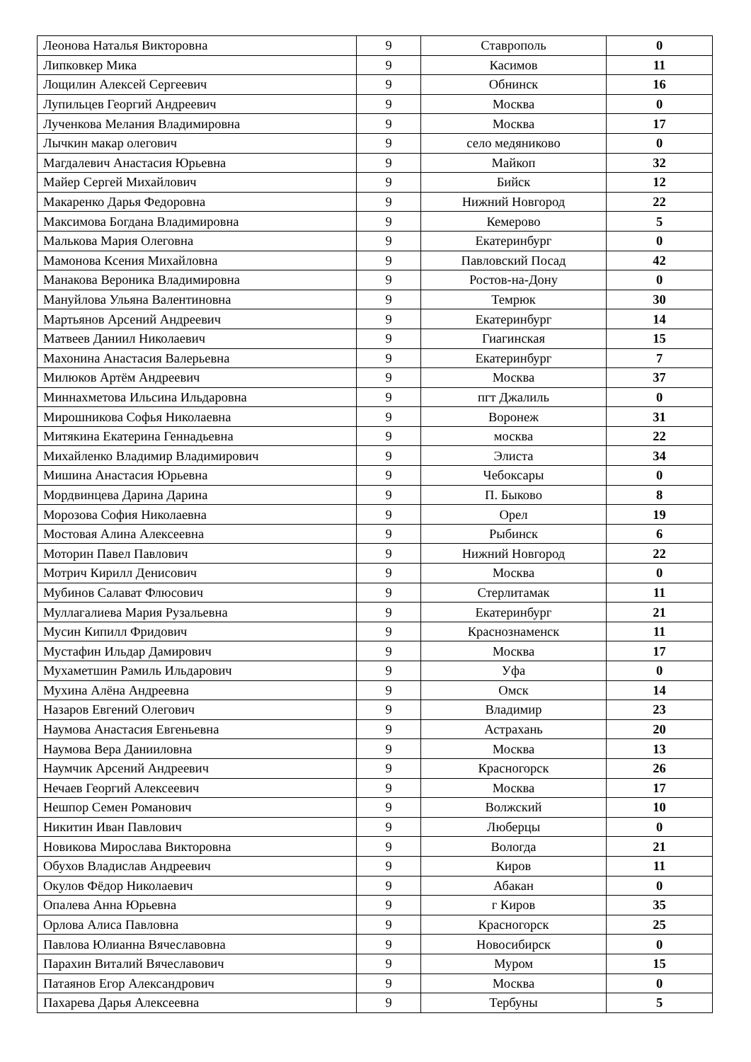| Леонова Наталья Викторовна | 9 | Ставрополь | 0 |
| Липковкер Мика | 9 | Касимов | 11 |
| Лощилин Алексей Сергеевич | 9 | Обнинск | 16 |
| Лупильцев Георгий Андреевич | 9 | Москва | 0 |
| Лученкова Мелания Владимировна | 9 | Москва | 17 |
| Лычкин макар олегович | 9 | село медяниково | 0 |
| Магдалевич Анастасия Юрьевна | 9 | Майкоп | 32 |
| Майер Сергей Михайлович | 9 | Бийск | 12 |
| Макаренко Дарья Федоровна | 9 | Нижний Новгород | 22 |
| Максимова Богдана Владимировна | 9 | Кемерово | 5 |
| Малькова Мария Олеговна | 9 | Екатеринбург | 0 |
| Мамонова Ксения Михайловна | 9 | Павловский Посад | 42 |
| Манакова Вероника Владимировна | 9 | Ростов-на-Дону | 0 |
| Мануйлова Ульяна Валентиновна | 9 | Темрюк | 30 |
| Мартьянов Арсений Андреевич | 9 | Екатеринбург | 14 |
| Матвеев Даниил Николаевич | 9 | Гиагинская | 15 |
| Махонина Анастасия Валерьевна | 9 | Екатеринбург | 7 |
| Милюков Артём Андреевич | 9 | Москва | 37 |
| Миннахметова Ильсина Ильдаровна | 9 | пгт Джалиль | 0 |
| Мирошникова Софья Николаевна | 9 | Воронеж | 31 |
| Митякина Екатерина Геннадьевна | 9 | москва | 22 |
| Михайленко Владимир Владимирович | 9 | Элиста | 34 |
| Мишина Анастасия Юрьевна | 9 | Чебоксары | 0 |
| Мордвинцева Дарина Дарина | 9 | П. Быково | 8 |
| Морозова София Николаевна | 9 | Орел | 19 |
| Мостовая Алина Алексеевна | 9 | Рыбинск | 6 |
| Моторин Павел Павлович | 9 | Нижний Новгород | 22 |
| Мотрич Кирилл Денисович | 9 | Москва | 0 |
| Мубинов Салават Флюсович | 9 | Стерлитамак | 11 |
| Муллагалиева Мария Рузальевна | 9 | Екатеринбург | 21 |
| Мусин Кипилл Фридович | 9 | Краснознаменск | 11 |
| Мустафин Ильдар Дамирович | 9 | Москва | 17 |
| Мухаметшин Рамиль Ильдарович | 9 | Уфа | 0 |
| Мухина Алёна Андреевна | 9 | Омск | 14 |
| Назаров Евгений Олегович | 9 | Владимир | 23 |
| Наумова Анастасия Евгеньевна | 9 | Астрахань | 20 |
| Наумова Вера Данииловна | 9 | Москва | 13 |
| Наумчик Арсений Андреевич | 9 | Красногорск | 26 |
| Нечаев Георгий Алексеевич | 9 | Москва | 17 |
| Нешпор Семен Романович | 9 | Волжский | 10 |
| Никитин Иван Павлович | 9 | Люберцы | 0 |
| Новикова Мирослава Викторовна | 9 | Вологда | 21 |
| Обухов Владислав Андреевич | 9 | Киров | 11 |
| Окулов Фёдор Николаевич | 9 | Абакан | 0 |
| Опалева Анна Юрьевна | 9 | г Киров | 35 |
| Орлова Алиса Павловна | 9 | Красногорск | 25 |
| Павлова Юлианна Вячеславовна | 9 | Новосибирск | 0 |
| Парахин Виталий Вячеславович | 9 | Муром | 15 |
| Патаянов Егор Александрович | 9 | Москва | 0 |
| Пахарева Дарья Алексеевна | 9 | Тербуны | 5 |